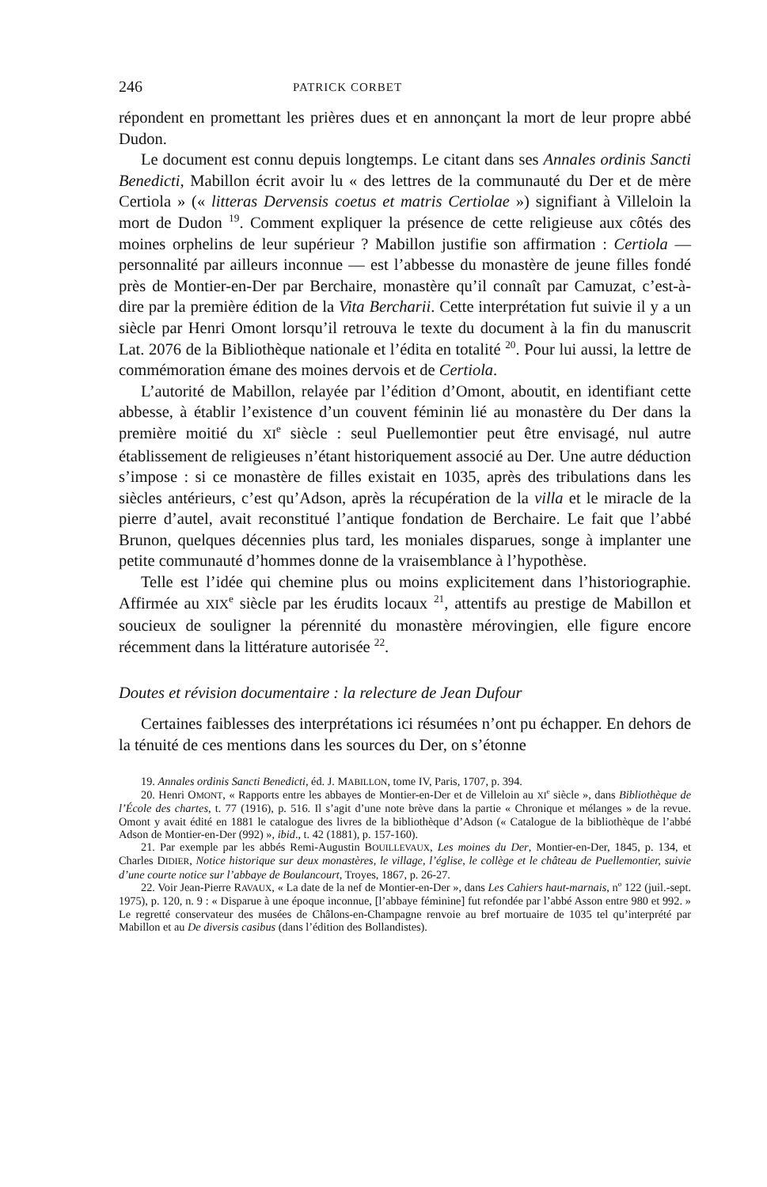246 PATRICK CORBET
répondent en promettant les prières dues et en annonçant la mort de leur propre abbé Dudon.
Le document est connu depuis longtemps. Le citant dans ses Annales ordinis Sancti Benedicti, Mabillon écrit avoir lu « des lettres de la communauté du Der et de mère Certiola » (« litteras Dervensis coetus et matris Certiolae ») signifiant à Villeloin la mort de Dudon <sup>19</sup>. Comment expliquer la présence de cette religieuse aux côtés des moines orphelins de leur supérieur ? Mabillon justifie son affirmation : Certiola — personnalité par ailleurs inconnue — est l’abbesse du monastère de jeune filles fondé près de Montier-en-Der par Berchaire, monastère qu’il connaît par Camuzat, c’est-à-dire par la première édition de la Vita Bercharii. Cette interprétation fut suivie il y a un siècle par Henri Omont lorsqu’il retrouva le texte du document à la fin du manuscrit Lat. 2076 de la Bibliothèque nationale et l’édita en totalité <sup>20</sup>. Pour lui aussi, la lettre de commémoration émane des moines dervois et de Certiola.
L’autorité de Mabillon, relayée par l’édition d’Omont, aboutit, en identifiant cette abbesse, à établir l’existence d’un couvent féminin lié au monastère du Der dans la première moitié du XI<sup>e</sup> siècle : seul Puellemontier peut être envisagé, nul autre établissement de religieuses n’étant historiquement associé au Der. Une autre déduction s’impose : si ce monastère de filles existait en 1035, après des tribulations dans les siècles antérieurs, c’est qu’Adson, après la récupération de la villa et le miracle de la pierre d’autel, avait reconstitué l’antique fondation de Berchaire. Le fait que l’abbé Brunon, quelques décennies plus tard, les moniales disparues, songe à implanter une petite communauté d’hommes donne de la vraisemblance à l’hypothèse.
Telle est l’idée qui chemine plus ou moins explicitement dans l’historiographie. Affirmée au XIX<sup>e</sup> siècle par les érudits locaux <sup>21</sup>, attentifs au prestige de Mabillon et soucieux de souligner la pérennité du monastère mérovingien, elle figure encore récemment dans la littérature autorisée <sup>22</sup>.
Doutes et révision documentaire : la relecture de Jean Dufour
Certaines faiblesses des interprétations ici résumées n’ont pu échapper. En dehors de la ténuité de ces mentions dans les sources du Der, on s’étonne
19. Annales ordinis Sancti Benedicti, éd. J. MABILLON, tome IV, Paris, 1707, p. 394.
20. Henri OMONT, « Rapports entre les abbayes de Montier-en-Der et de Villeloin au XI<sup>e</sup> siècle », dans Bibliothèque de l’École des chartes, t. 77 (1916), p. 516. Il s’agit d’une note brève dans la partie « Chronique et mélanges » de la revue. Omont y avait édité en 1881 le catalogue des livres de la bibliothèque d’Adson (« Catalogue de la bibliothèque de l’abbé Adson de Montier-en-Der (992) », ibid., t. 42 (1881), p. 157-160).
21. Par exemple par les abbés Remi-Augustin BOUILLEVAUX, Les moines du Der, Montier-en-Der, 1845, p. 134, et Charles DIDIER, Notice historique sur deux monastères, le village, l’église, le collège et le château de Puellemontier, suivie d’une courte notice sur l’abbaye de Boulancourt, Troyes, 1867, p. 26-27.
22. Voir Jean-Pierre RAVAUX, « La date de la nef de Montier-en-Der », dans Les Cahiers haut-marnais, n<sup>o</sup> 122 (juil.-sept. 1975), p. 120, n. 9 : « Disparue à une époque inconnue, [l’abbaye féminine] fut refondée par l’abbé Asson entre 980 et 992. » Le regretté conservateur des musées de Châlons-en-Champagne renvoie au bref mortuaire de 1035 tel qu’interprété par Mabillon et au De diversis casibus (dans l’édition des Bollandistes).